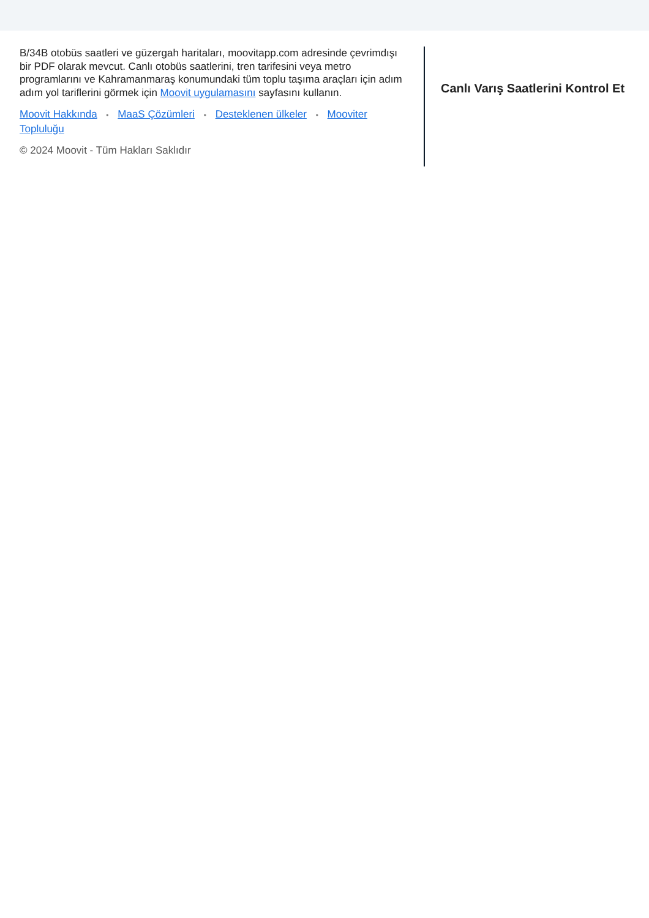B/34B otobüs saatleri ve güzergah haritaları, moovitapp.com adresinde çevrimdışı bir PDF olarak mevcut. Canlı otobüs saatlerini, tren tarifesini veya metro programlarını ve Kahramanmaraş konumundaki tüm toplu taşıma araçları için adım adım yol tariflerini görmek için Moovit uygulamasını sayfasını kullanın.
Moovit Hakkında • MaaS Çözümleri • Desteklenen ülkeler • Mooviter Topluluğu
© 2024 Moovit - Tüm Hakları Saklıdır
Canlı Varış Saatlerini Kontrol Et